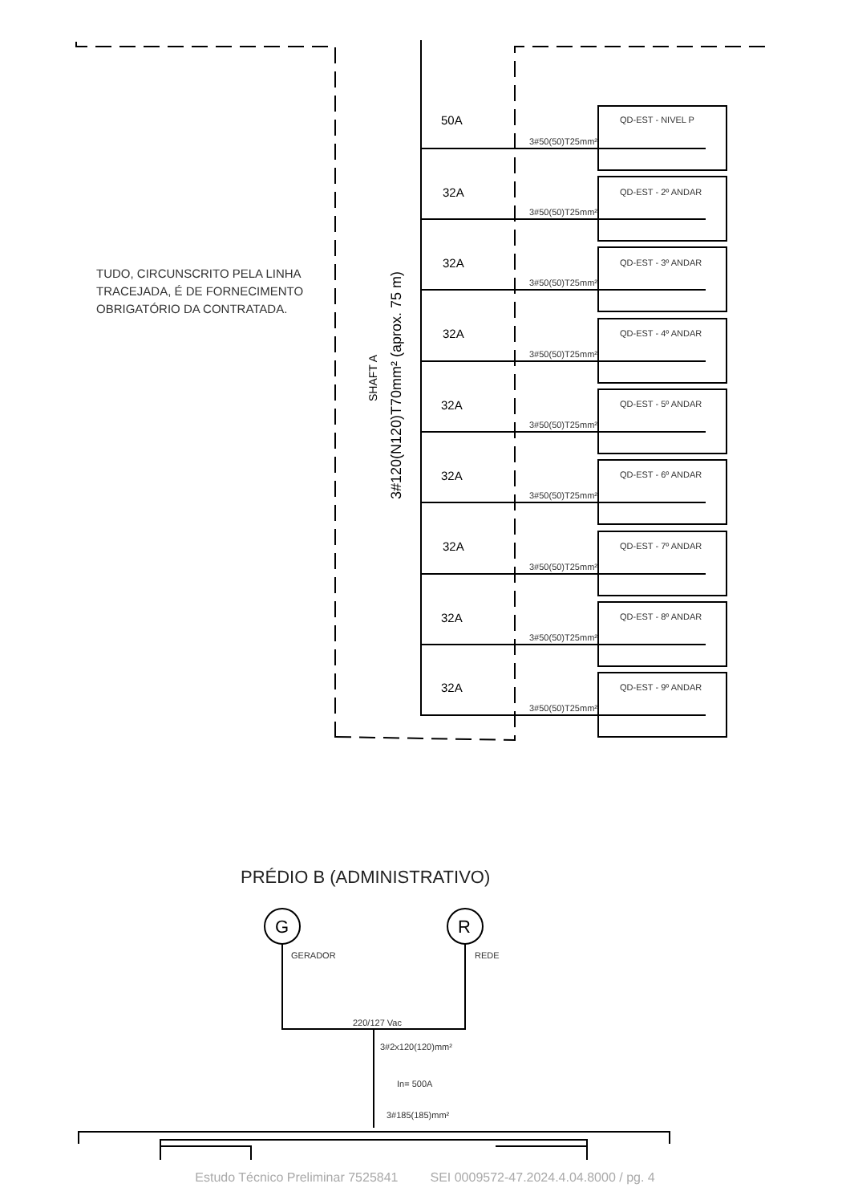QD-EST - NIVEL P
QD-EST - 2º ANDAR
QD-EST - 3º ANDAR
QD-EST - 4º ANDAR
QD-EST - 5º ANDAR
QD-EST - 6º ANDAR
QD-EST - 7º ANDAR
QD-EST - 8º ANDAR
QD-EST - 9º ANDAR
50A
32A
32A
32A
32A
32A
32A
32A
32A
3#50(50)T25mm²
3#50(50)T25mm²
3#50(50)T25mm²
3#50(50)T25mm²
3#50(50)T25mm²
3#50(50)T25mm²
3#50(50)T25mm²
3#50(50)T25mm²
3#50(50)T25mm²
SHAFT A
3#120(N120)T70mm² (aprox. 75 m)
G
R
GERADOR
REDE
220/127 Vac
3#2x120(120)mm²
In= 500A
3#185(185)mm²
TUDO, CIRCUNSCRITO PELA LINHA TRACEJADA, É DE FORNECIMENTO OBRIGATÓRIO DA CONTRATADA.
PRÉDIO B (ADMINISTRATIVO)
Estudo Técnico Preliminar 7525841 SEI 0009572-47.2024.4.04.8000 / pg. 4